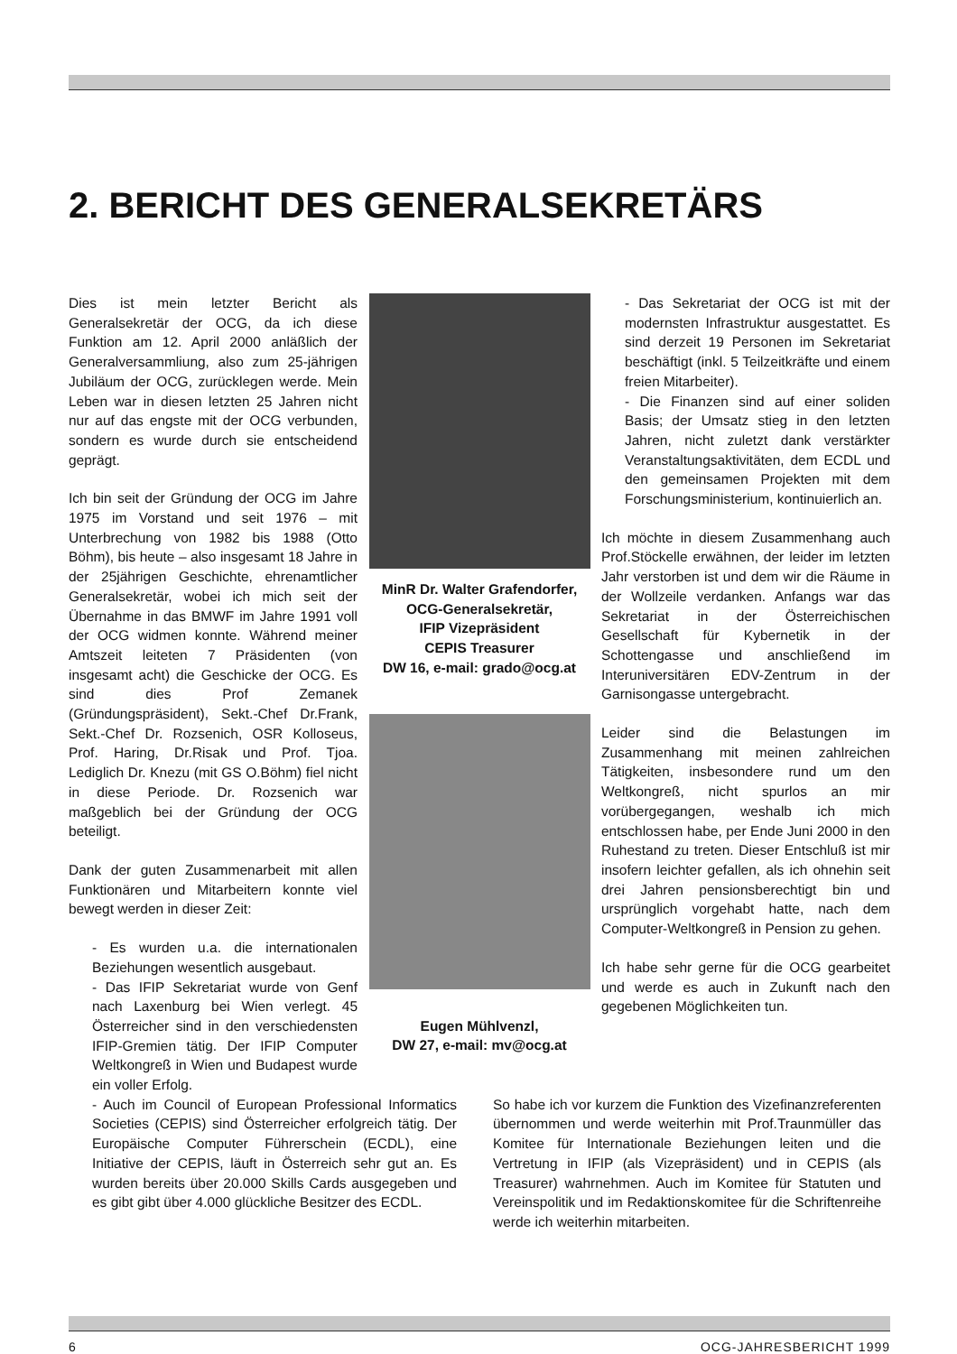2. BERICHT DES GENERALSEKRETÄRS
Dies ist mein letzter Bericht als Generalsekretär der OCG, da ich diese Funktion am 12. April 2000 anläßlich der Generalversammliung, also zum 25-jährigen Jubiläum der OCG, zurücklegen werde. Mein Leben war in diesen letzten 25 Jahren nicht nur auf das engste mit der OCG verbunden, sondern es wurde durch sie entscheidend geprägt.
Ich bin seit der Gründung der OCG im Jahre 1975 im Vorstand und seit 1976 – mit Unterbrechung von 1982 bis 1988 (Otto Böhm), bis heute – also insgesamt 18 Jahre in der 25jährigen Geschichte, ehrenamtlicher Generalsekretär, wobei ich mich seit der Übernahme in das BMWF im Jahre 1991 voll der OCG widmen konnte. Während meiner Amtszeit leiteten 7 Präsidenten (von insgesamt acht) die Geschicke der OCG. Es sind dies Prof Zemanek (Gründungspräsident), Sekt.-Chef Dr.Frank, Sekt.-Chef Dr. Rozsenich, OSR Kolloseus, Prof. Haring, Dr.Risak und Prof. Tjoa. Lediglich Dr. Knezu (mit GS O.Böhm) fiel nicht in diese Periode. Dr. Rozsenich war maßgeblich bei der Gründung der OCG beteiligt.
Dank der guten Zusammenarbeit mit allen Funktionären und Mitarbeitern konnte viel bewegt werden in dieser Zeit:
- Es wurden u.a. die internationalen Beziehungen wesentlich ausgebaut.
- Das IFIP Sekretariat wurde von Genf nach Laxenburg bei Wien verlegt. 45 Österreicher sind in den verschiedensten IFIP-Gremien tätig. Der IFIP Computer Weltkongreß in Wien und Budapest wurde ein voller Erfolg.
MinR Dr. Walter Grafendorfer,
OCG-Generalsekretär,
IFIP Vizepräsident
CEPIS Treasurer
DW 16, e-mail: grado@ocg.at
Eugen Mühlvenzl,
DW 27, e-mail: mv@ocg.at
- Das Sekretariat der OCG ist mit der modernsten Infrastruktur ausgestattet. Es sind derzeit 19 Personen im Sekretariat beschäftigt (inkl. 5 Teilzeitkräfte und einem freien Mitarbeiter).
- Die Finanzen sind auf einer soliden Basis; der Umsatz stieg in den letzten Jahren, nicht zuletzt dank verstärkter Veranstaltungsaktivitäten, dem ECDL und den gemeinsamen Projekten mit dem Forschungsministerium, kontinuierlich an.
Ich möchte in diesem Zusammenhang auch Prof.Stöckelle erwähnen, der leider im letzten Jahr verstorben ist und dem wir die Räume in der Wollzeile verdanken. Anfangs war das Sekretariat in der Österreichischen Gesellschaft für Kybernetik in der Schottengasse und anschließend im Interuniversitären EDV-Zentrum in der Garnisongasse untergebracht.
Leider sind die Belastungen im Zusammenhang mit meinen zahlreichen Tätigkeiten, insbesondere rund um den Weltkongreß, nicht spurlos an mir vorübergegangen, weshalb ich mich entschlossen habe, per Ende Juni 2000 in den Ruhestand zu treten. Dieser Entschluß ist mir insofern leichter gefallen, als ich ohnehin seit drei Jahren pensionsberechtigt bin und ursprünglich vorgehabt hatte, nach dem Computer-Weltkongreß in Pension zu gehen.
Ich habe sehr gerne für die OCG gearbeitet und werde es auch in Zukunft nach den gegebenen Möglichkeiten tun.
- Auch im Council of European Professional Informatics Societies (CEPIS) sind Österreicher erfolgreich tätig. Der Europäische Computer Führerschein (ECDL), eine Initiative der CEPIS, läuft in Österreich sehr gut an. Es wurden bereits über 20.000 Skills Cards ausgegeben und es gibt gibt über 4.000 glückliche Besitzer des ECDL.
So habe ich vor kurzem die Funktion des Vizefinanzreferenten übernommen und werde weiterhin mit Prof.Traunmüller das Komitee für Internationale Beziehungen leiten und die Vertretung in IFIP (als Vizepräsident) und in CEPIS (als Treasurer) wahrnehmen. Auch im Komitee für Statuten und Vereinspolitik und im Redaktionskomitee für die Schriftenreihe werde ich weiterhin mitarbeiten.
6 OCG-JAHRESBERICHT 1999